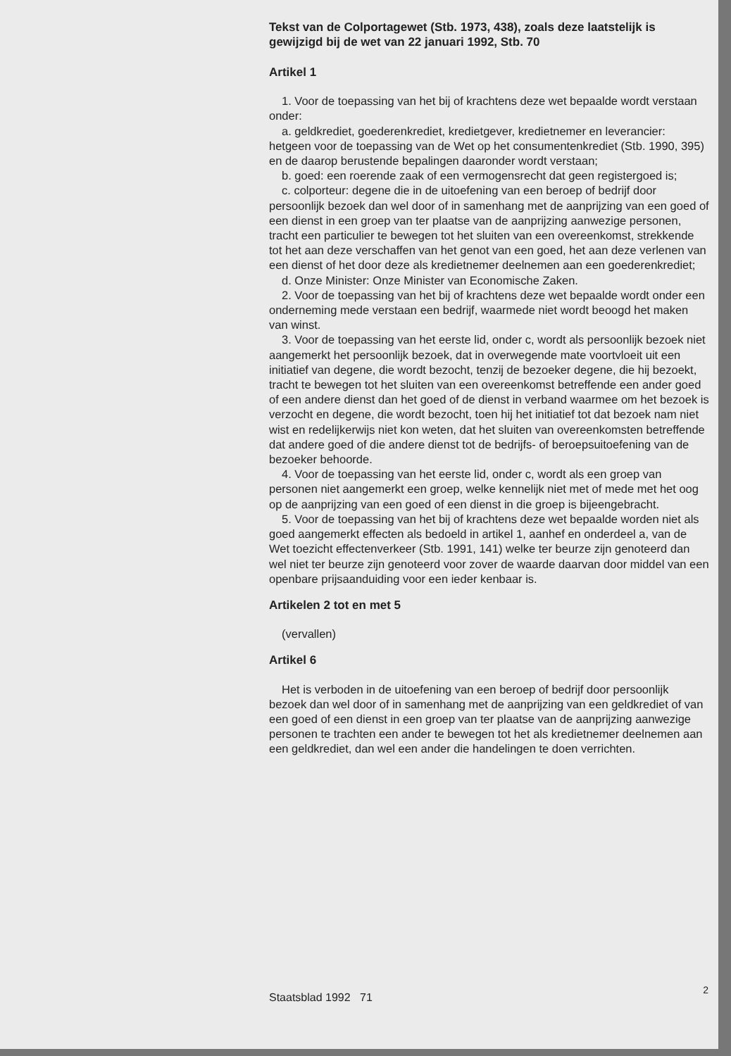Tekst van de Colportagewet (Stb. 1973, 438), zoals deze laatstelijk is gewijzigd bij de wet van 22 januari 1992, Stb. 70
Artikel 1
1. Voor de toepassing van het bij of krachtens deze wet bepaalde wordt verstaan onder:
a. geldkrediet, goederenkrediet, kredietgever, kredietnemer en leverancier: hetgeen voor de toepassing van de Wet op het consumentenkrediet (Stb. 1990, 395) en de daarop berustende bepalingen daaronder wordt verstaan;
b. goed: een roerende zaak of een vermogensrecht dat geen registergoed is;
c. colporteur: degene die in de uitoefening van een beroep of bedrijf door persoonlijk bezoek dan wel door of in samenhang met de aanprijzing van een goed of een dienst in een groep van ter plaatse van de aanprijzing aanwezige personen, tracht een particulier te bewegen tot het sluiten van een overeenkomst, strekkende tot het aan deze verschaffen van het genot van een goed, het aan deze verlenen van een dienst of het door deze als kredietnemer deelnemen aan een goederenkrediet;
d. Onze Minister: Onze Minister van Economische Zaken.
2. Voor de toepassing van het bij of krachtens deze wet bepaalde wordt onder een onderneming mede verstaan een bedrijf, waarmede niet wordt beoogd het maken van winst.
3. Voor de toepassing van het eerste lid, onder c, wordt als persoonlijk bezoek niet aangemerkt het persoonlijk bezoek, dat in overwegende mate voortvloeit uit een initiatief van degene, die wordt bezocht, tenzij de bezoeker degene, die hij bezoekt, tracht te bewegen tot het sluiten van een overeenkomst betreffende een ander goed of een andere dienst dan het goed of de dienst in verband waarmee om het bezoek is verzocht en degene, die wordt bezocht, toen hij het initiatief tot dat bezoek nam niet wist en redelijkerwijs niet kon weten, dat het sluiten van overeenkomsten betreffende dat andere goed of die andere dienst tot de bedrijfs- of beroepsuitoefening van de bezoeker behoorde.
4. Voor de toepassing van het eerste lid, onder c, wordt als een groep van personen niet aangemerkt een groep, welke kennelijk niet met of mede met het oog op de aanprijzing van een goed of een dienst in die groep is bijeengebracht.
5. Voor de toepassing van het bij of krachtens deze wet bepaalde worden niet als goed aangemerkt effecten als bedoeld in artikel 1, aanhef en onderdeel a, van de Wet toezicht effectenverkeer (Stb. 1991, 141) welke ter beurze zijn genoteerd dan wel niet ter beurze zijn genoteerd voor zover de waarde daarvan door middel van een openbare prijsaanduiding voor een ieder kenbaar is.
Artikelen 2 tot en met 5
(vervallen)
Artikel 6
Het is verboden in de uitoefening van een beroep of bedrijf door persoonlijk bezoek dan wel door of in samenhang met de aanprijzing van een geldkrediet of van een goed of een dienst in een groep van ter plaatse van de aanprijzing aanwezige personen te trachten een ander te bewegen tot het als kredietnemer deelnemen aan een geldkrediet, dan wel een ander die handelingen te doen verrichten.
Staatsblad 1992 71
2